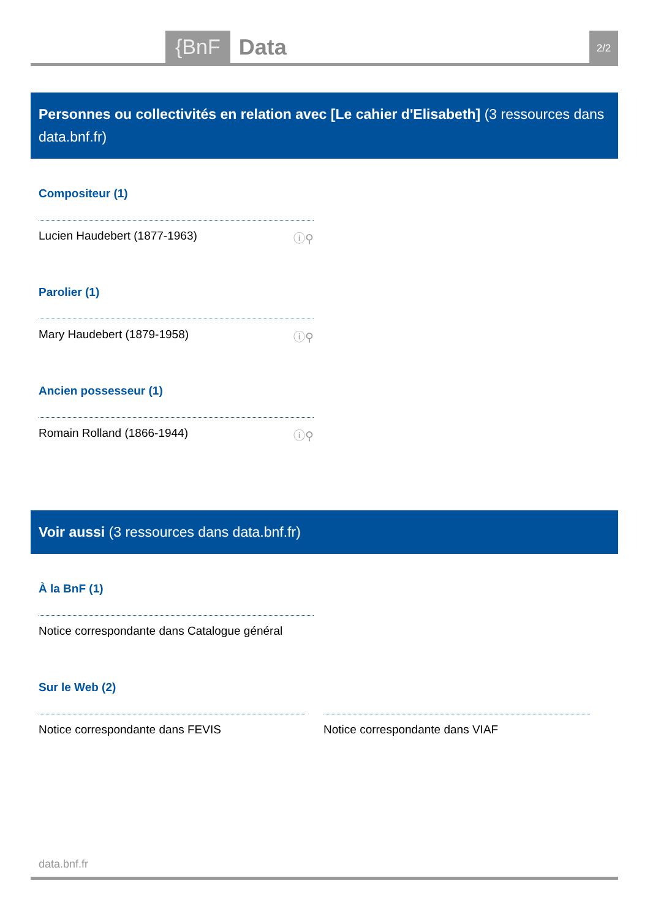{BnF Data 2/2
Personnes ou collectivités en relation avec [Le cahier d'Elisabeth] (3 ressources dans data.bnf.fr)
Compositeur (1)
Lucien Haudebert (1877-1963) ⓘ⚲
Parolier (1)
Mary Haudebert (1879-1958) ⓘ⚲
Ancien possesseur (1)
Romain Rolland (1866-1944) ⓘ⚲
Voir aussi (3 ressources dans data.bnf.fr)
À la BnF (1)
Notice correspondante dans Catalogue général
Sur le Web (2)
Notice correspondante dans FEVIS Notice correspondante dans VIAF
data.bnf.fr